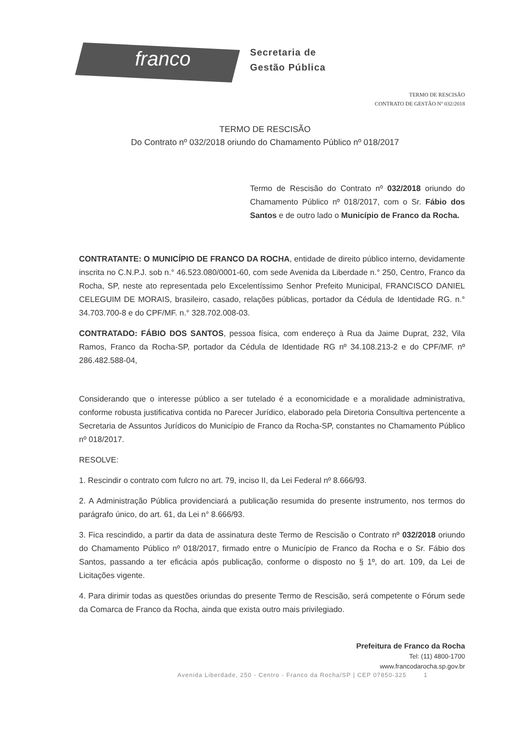franco
Secretaria de
Gestão Pública
TERMO DE RESCISÃO
CONTRATO DE GESTÃO Nº 032/2018
TERMO DE RESCISÃO
Do Contrato nº 032/2018 oriundo do Chamamento Público nº 018/2017
Termo de Rescisão do Contrato nº 032/2018 oriundo do Chamamento Público nº 018/2017, com o Sr. Fábio dos Santos e de outro lado o Município de Franco da Rocha.
CONTRATANTE: O MUNICÍPIO DE FRANCO DA ROCHA, entidade de direito público interno, devidamente inscrita no C.N.P.J. sob n.° 46.523.080/0001-60, com sede Avenida da Liberdade n.° 250, Centro, Franco da Rocha, SP, neste ato representada pelo Excelentíssimo Senhor Prefeito Municipal, FRANCISCO DANIEL CELEGUIM DE MORAIS, brasileiro, casado, relações públicas, portador da Cédula de Identidade RG. n.° 34.703.700-8 e do CPF/MF. n.° 328.702.008-03.
CONTRATADO: FÁBIO DOS SANTOS, pessoa física, com endereço à Rua da Jaime Duprat, 232, Vila Ramos, Franco da Rocha-SP, portador da Cédula de Identidade RG nº 34.108.213-2 e do CPF/MF. nº 286.482.588-04,
Considerando que o interesse público a ser tutelado é a economicidade e a moralidade administrativa, conforme robusta justificativa contida no Parecer Jurídico, elaborado pela Diretoria Consultiva pertencente a Secretaria de Assuntos Jurídicos do Município de Franco da Rocha-SP, constantes no Chamamento Público nº 018/2017.
RESOLVE:
1. Rescindir o contrato com fulcro no art. 79, inciso II, da Lei Federal nº 8.666/93.
2. A Administração Pública providenciará a publicação resumida do presente instrumento, nos termos do parágrafo único, do art. 61, da Lei n° 8.666/93.
3. Fica rescindido, a partir da data de assinatura deste Termo de Rescisão o Contrato nº 032/2018 oriundo do Chamamento Público nº 018/2017, firmado entre o Município de Franco da Rocha e o Sr. Fábio dos Santos, passando a ter eficácia após publicação, conforme o disposto no § 1º, do art. 109, da Lei de Licitações vigente.
4. Para dirimir todas as questões oriundas do presente Termo de Rescisão, será competente o Fórum sede da Comarca de Franco da Rocha, ainda que exista outro mais privilegiado.
Prefeitura de Franco da Rocha
Tel: (11) 4800-1700
www.francodarocha.sp.gov.br
Avenida Liberdade, 250 - Centro - Franco da Rocha/SP | CEP 07850-325 1